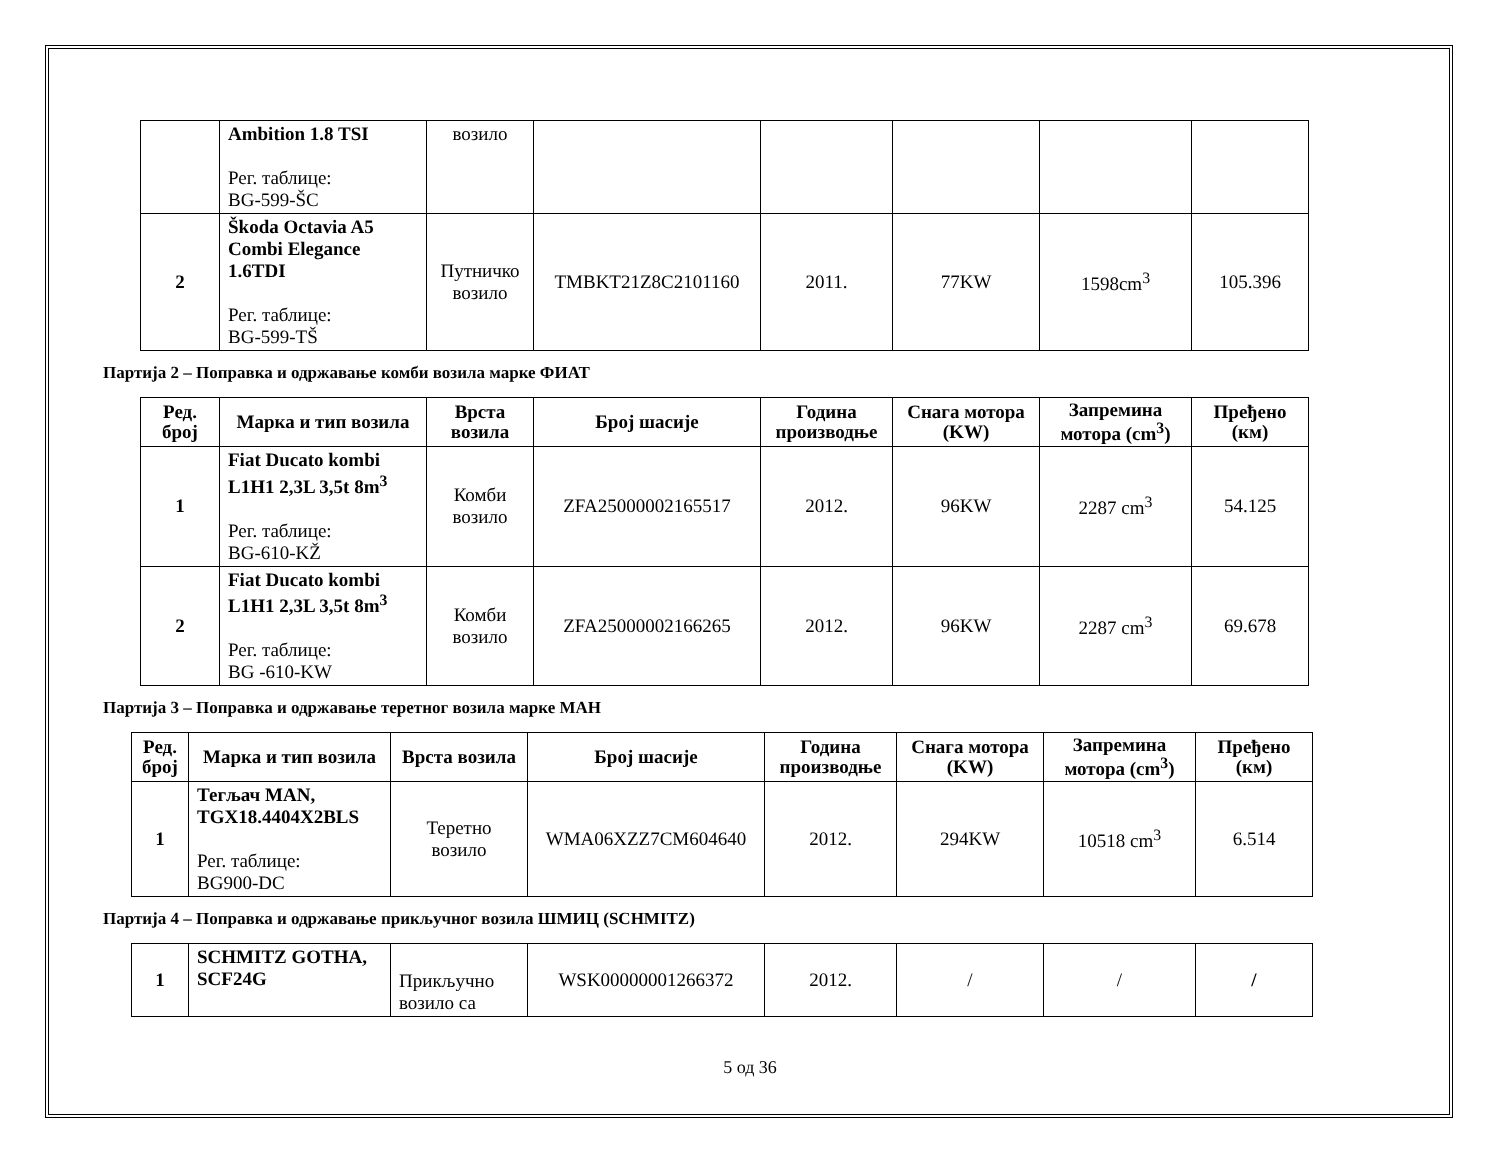| | Ambition 1.8 TSI Рег. таблице: BG-599-ŠC | возило | | | | | |
| 2 | Škoda Octavia A5 Combi Elegance 1.6TDI Рег. таблице: BG-599-TŠ | Путничко возило | TMBKT21Z8C2101160 | 2011. | 77KW | 1598cm<sup>3</sup> | 105.396 |
Партија 2 – Поправка и одржавање комби возила марке ФИАТ
| Ред. број | Марка и тип возила | Врста возила | Број шасије | Година производње | Снага мотора (KW) | Запремина мотора (cm<sup>3</sup>) | Пређено (км) |
| --- | --- | --- | --- | --- | --- | --- | --- |
| 1 | Fiat Ducato kombi L1H1 2,3L 3,5t 8m<sup>3</sup> Рег. таблице: BG-610-KŽ | Комби возило | ZFA25000002165517 | 2012. | 96KW | 2287 cm<sup>3</sup> | 54.125 |
| 2 | Fiat Ducato kombi L1H1 2,3L 3,5t 8m<sup>3</sup> Рег. таблице: BG -610-KW | Комби возило | ZFA25000002166265 | 2012. | 96KW | 2287 cm<sup>3</sup> | 69.678 |
Партија 3 – Поправка и одржавање теретног возила марке МАН
| Ред. број | Марка и тип возила | Врста возила | Број шасије | Година производње | Снага мотора (KW) | Запремина мотора (cm<sup>3</sup>) | Пређено (км) |
| --- | --- | --- | --- | --- | --- | --- | --- |
| 1 | Тегљач MAN, TGX18.4404X2BLS Рег. таблице: BG900-DC | Теретно возило | WMA06XZZ7CM604640 | 2012. | 294KW | 10518 cm<sup>3</sup> | 6.514 |
Партија 4 – Поправка и одржавање прикључног возила ШМИЦ (SCHMITZ)
| 1 | SCHMITZ GOTHA, SCF24G | Прикључно возило са | WSK00000001266372 | 2012. | / | / | / |
5 од 36